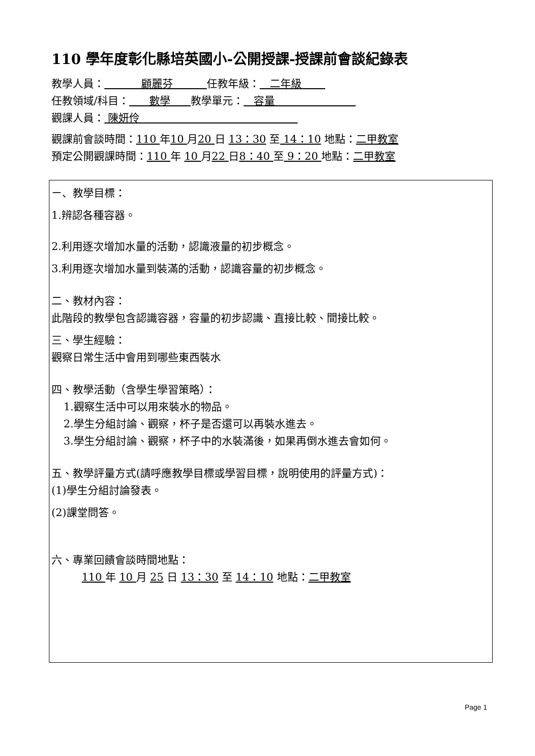110 學年度彰化縣培英國小-公開授課-授課前會談紀錄表
教學人員： 顧麗芬 任教年級： 二年級
任教領域/科目： 數學 教學單元： 容量
觀課人員： 陳妍伶
觀課前會談時間：110 年10 月20 日 13：30 至 14：10 地點：二甲教室
預定公開觀課時間：110 年 10 月22 日8：40 至 9：20 地點：二甲教室
ㄧ、教學目標：
1.辨認各種容器。
2.利用逐次增加水量的活動，認識液量的初步概念。
3.利用逐次增加水量到裝滿的活動，認識容量的初步概念。
二、教材內容：
此階段的教學包含認識容器，容量的初步認識、直接比較、間接比較。
三、學生經驗：
觀察日常生活中會用到哪些東西裝水
四、教學活動（含學生學習策略）：
1.觀察生活中可以用來裝水的物品。
2.學生分組討論、觀察，杯子是否還可以再裝水進去。
3.學生分組討論、觀察，杯子中的水裝滿後，如果再倒水進去會如何。
五、教學評量方式(請呼應教學目標或學習目標，說明使用的評量方式)：
(1)學生分組討論發表。
(2)課堂問答。
六、專業回饋會談時間地點：
110 年 10 月 25 日 13：30 至 14：10 地點：二甲教室
Page 1